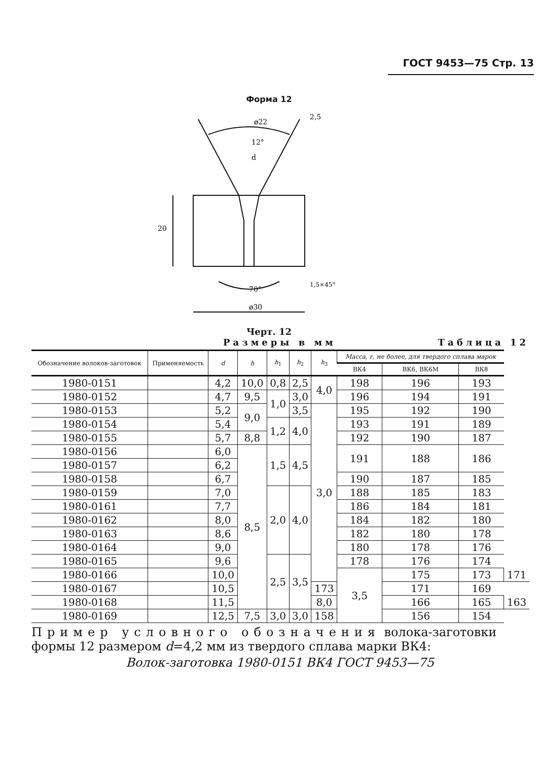ГОСТ 9453—75 Стр. 13
Форма 12
ø22
12°
d
20
70°
ø30
1,5×45°
2,5
Черт. 12
Размеры в мм Таблица 12
| Обозначение волоков-заготовок | Применяемость | d | h | h<sub>1</sub> | h<sub>2</sub> | h<sub>3</sub> | Масса, г, не более, для твердого сплава марок | | | |
| --- | --- | --- | --- | --- | --- | --- | --- | --- | --- | --- |
| | | | | | | | ВК4 | ВК6, ВК6М | ВК8 | |
| 1980-0151 | | 4,2 | 10,0 | 0,8 | 2,5 | 4,0 | 198 | 196 | 193 | |
| 1980-0152 | | 4,7 | 9,5 | 1,0 | 3,0 | | 196 | 194 | 191 | |
| 1980-0153 | | 5,2 | 9,0 | | 3,5 | 3,0 | 195 | 192 | 190 | |
| 1980-0154 | | 5,4 | | 1,2 | 4,0 | | 193 | 191 | 189 | |
| 1980-0155 | | 5,7 | 8,8 | | | | 192 | 190 | 187 | |
| 1980-0156 | | 6,0 | 8,5 | 1,5 | 4,5 | | 191 | 188 | 186 | |
| 1980-0157 | | 6,2 | | | | | | | | |
| 1980-0158 | | 6,7 | | | | | 190 | 187 | 185 | |
| 1980-0159 | | 7,0 | | 2,0 | 4,0 | | 188 | 185 | 183 | |
| 1980-0161 | | 7,7 | | | | | 186 | 184 | 181 | |
| 1980-0162 | | 8,0 | | | | | 184 | 182 | 180 | |
| 1980-0163 | | 8,6 | | | | | 182 | 180 | 178 | |
| 1980-0164 | | 9,0 | | | | | 180 | 178 | 176 | |
| 1980-0165 | | 9,6 | | 2,5 | 3,5 | | 178 | 176 | 174 | |
| 1980-0166 | | 10,0 | | | | | 3,5 | 175 | 173 | 171 |
| 1980-0167 | | 10,5 | | | | 173 | | 171 | 169 | |
| 1980-0168 | | 11,5 | | | | 8,0 | | 166 | 165 | 163 |
| 1980-0169 | | 12,5 | 7,5 | 3,0 | 3,0 | 158 | | 156 | 154 | |
Пример условного обозначения волока-заготовки формы 12 размером d=4,2 мм из твердого сплава марки ВК4:
Волок-заготовка 1980-0151 ВК4 ГОСТ 9453—75